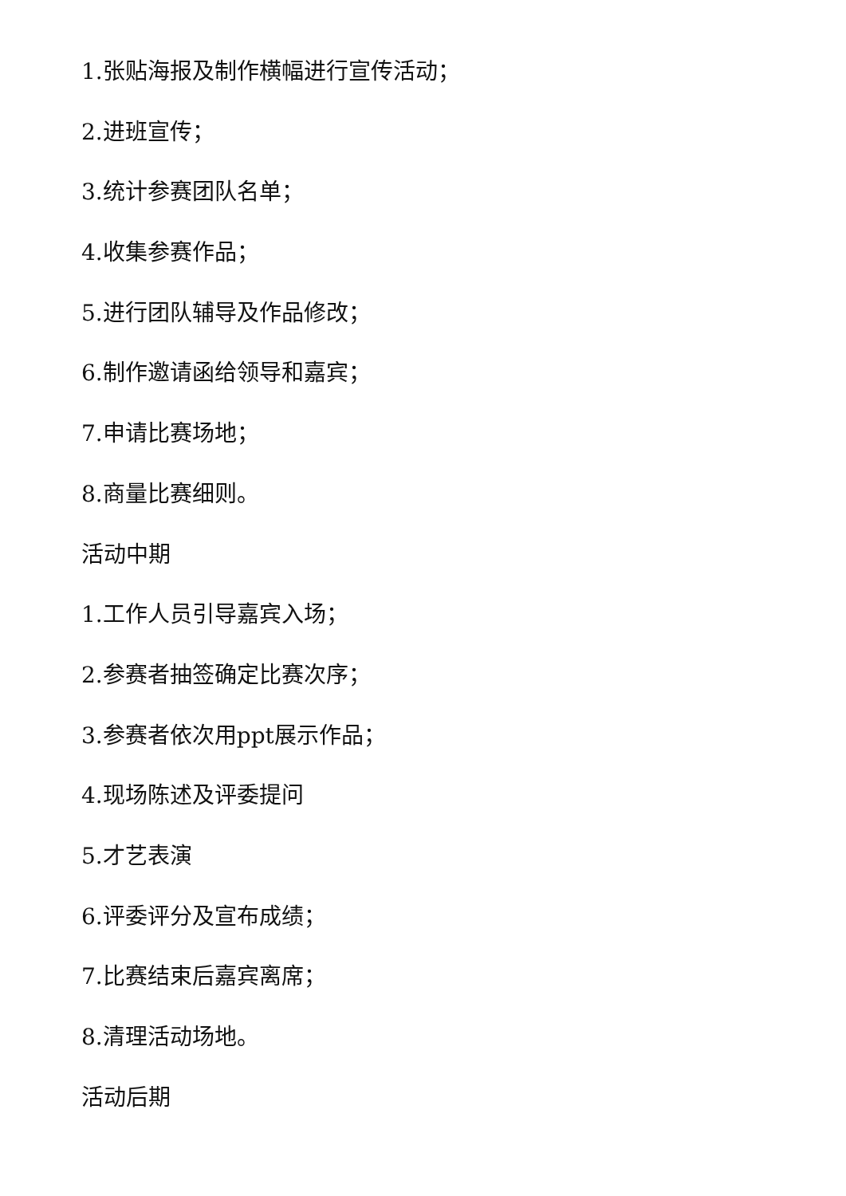1.张贴海报及制作横幅进行宣传活动；
2.进班宣传；
3.统计参赛团队名单；
4.收集参赛作品；
5.进行团队辅导及作品修改；
6.制作邀请函给领导和嘉宾；
7.申请比赛场地；
8.商量比赛细则。
活动中期
1.工作人员引导嘉宾入场；
2.参赛者抽签确定比赛次序；
3.参赛者依次用ppt展示作品；
4.现场陈述及评委提问
5.才艺表演
6.评委评分及宣布成绩；
7.比赛结束后嘉宾离席；
8.清理活动场地。
活动后期